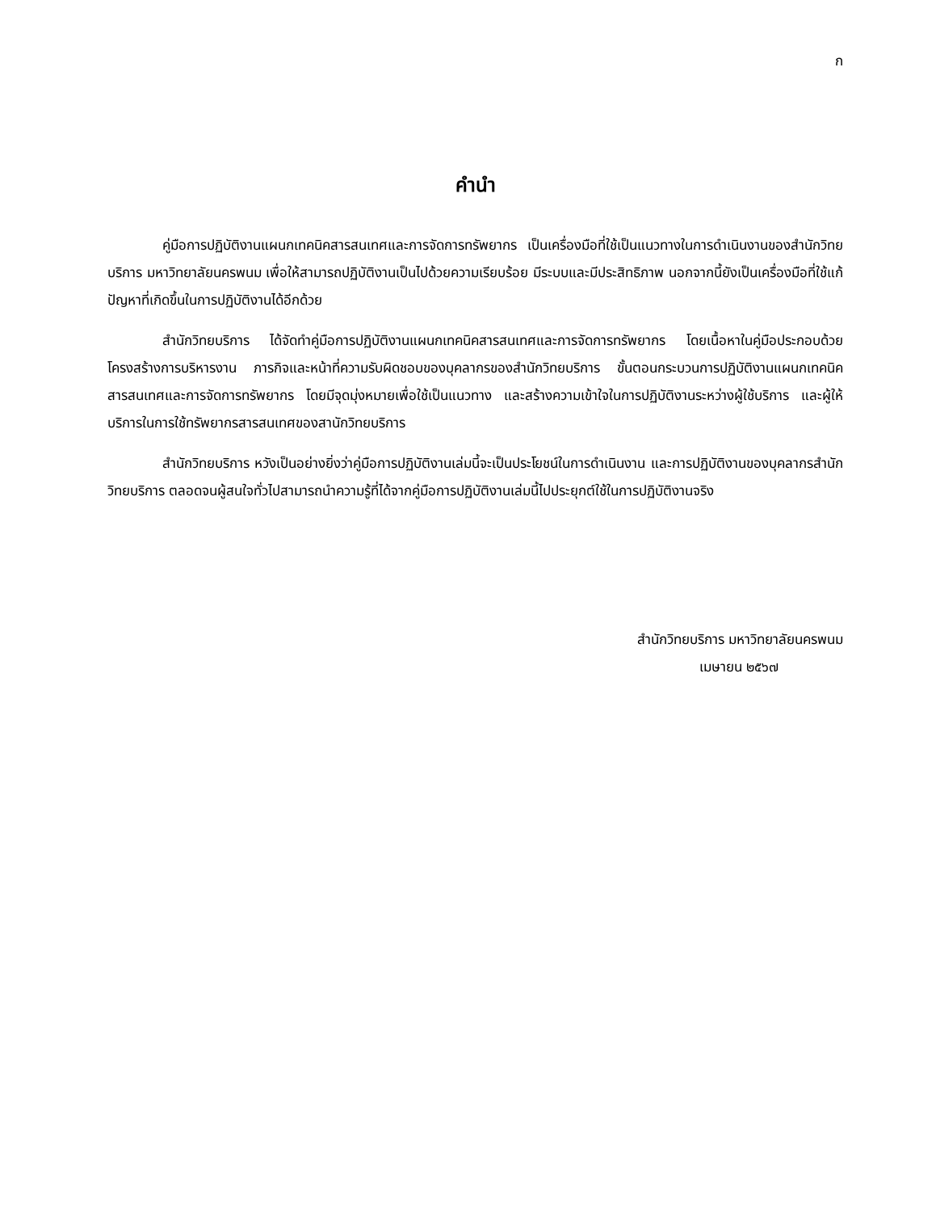ก
คำนำ
คู่มือการปฏิบัติงานแผนกเทคนิคสารสนเทศและการจัดการทรัพยากร เป็นเครื่องมือที่ใช้เป็นแนวทางในการดำเนินงานของสำนักวิทยบริการ มหาวิทยาลัยนครพนม เพื่อให้สามารถปฏิบัติงานเป็นไปด้วยความเรียบร้อย มีระบบและมีประสิทธิภาพ นอกจากนี้ยังเป็นเครื่องมือที่ใช้แก้ปัญหาที่เกิดขึ้นในการปฏิบัติงานได้อีกด้วย
สำนักวิทยบริการ ได้จัดทำคู่มือการปฏิบัติงานแผนกเทคนิคสารสนเทศและการจัดการทรัพยากร โดยเนื้อหาในคู่มือประกอบด้วยโครงสร้างการบริหารงาน ภารกิจและหน้าที่ความรับผิดชอบของบุคลากรของสำนักวิทยบริการ ขั้นตอนกระบวนการปฏิบัติงานแผนกเทคนิคสารสนเทศและการจัดการทรัพยากร โดยมีจุดมุ่งหมายเพื่อใช้เป็นแนวทาง และสร้างความเข้าใจในการปฏิบัติงานระหว่างผู้ใช้บริการ และผู้ให้บริการในการใช้ทรัพยากรสารสนเทศของสานักวิทยบริการ
สำนักวิทยบริการ หวังเป็นอย่างยิ่งว่าคู่มือการปฏิบัติงานเล่มนี้จะเป็นประโยชน์ในการดำเนินงาน และการปฏิบัติงานของบุคลากรสำนักวิทยบริการ ตลอดจนผู้สนใจทั่วไปสามารถนำความรู้ที่ได้จากคู่มือการปฏิบัติงานเล่มนี้ไปประยุกต์ใช้ในการปฏิบัติงานจริง
สำนักวิทยบริการ มหาวิทยาลัยนครพนม
เมษายน ๒๕๖๗